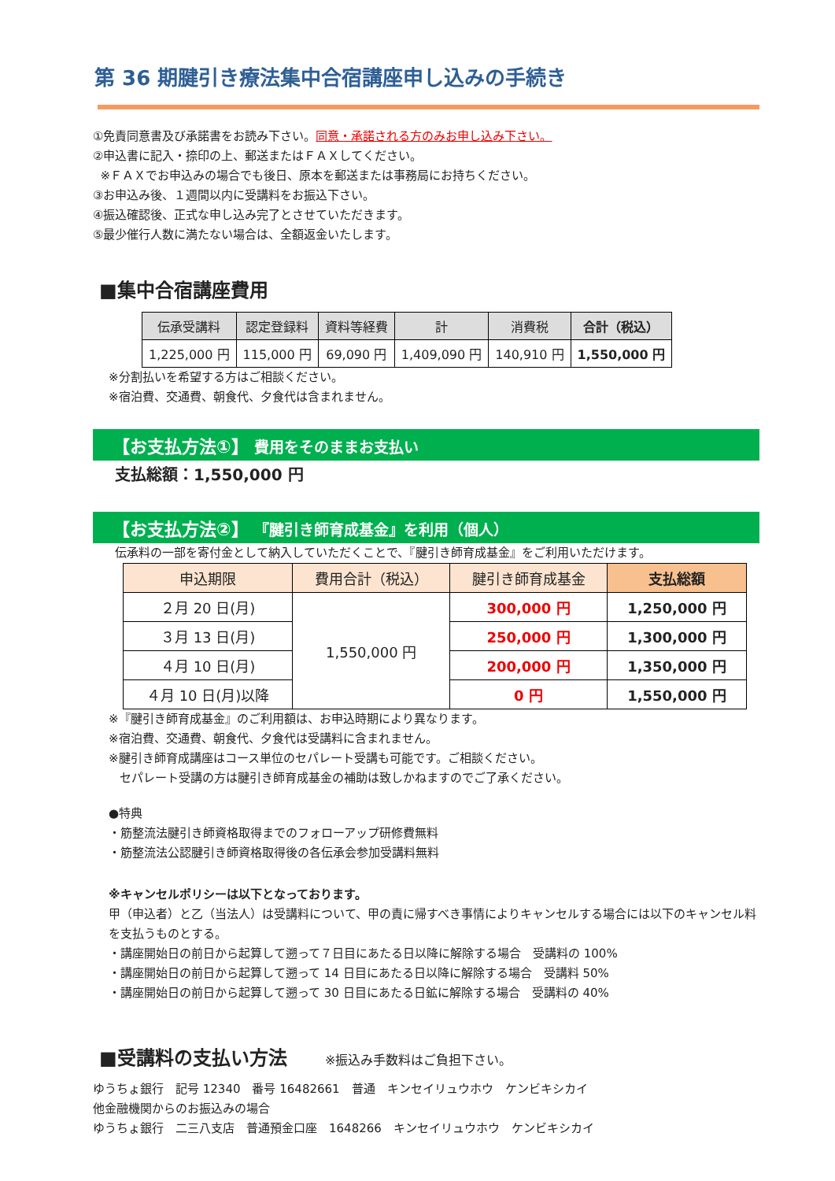第 36 期腱引き療法集中合宿講座申し込みの手続き
①免責同意書及び承諾書をお読み下さい。同意・承諾される方のみお申し込み下さい。
②申込書に記入・捺印の上、郵送またはＦＡＸしてください。
※ＦＡＸでお申込みの場合でも後日、原本を郵送または事務局にお持ちください。
③お申込み後、１週間以内に受講料をお振込下さい。
④振込確認後、正式な申し込み完了とさせていただきます。
⑤最少催行人数に満たない場合は、全額返金いたします。
■集中合宿講座費用
| 伝承受講料 | 認定登録料 | 資料等経費 | 計 | 消費税 | 合計（税込） |
| --- | --- | --- | --- | --- | --- |
| 1,225,000 円 | 115,000 円 | 69,090 円 | 1,409,090 円 | 140,910 円 | 1,550,000 円 |
※分割払いを希望する方はご相談ください。
※宿泊費、交通費、朝食代、夕食代は含まれません。
【お支払方法①】 費用をそのままお支払い
支払総額：1,550,000 円
【お支払方法②】 『腱引き師育成基金』を利用（個人）
伝承料の一部を寄付金として納入していただくことで、『腱引き師育成基金』をご利用いただけます。
| 申込期限 | 費用合計（税込） | 腱引き師育成基金 | 支払総額 |
| --- | --- | --- | --- |
| ２月 20 日(月) | 1,550,000 円 | 300,000 円 | 1,250,000 円 |
| ３月 13 日(月) | | 250,000 円 | 1,300,000 円 |
| ４月 10 日(月) | | 200,000 円 | 1,350,000 円 |
| ４月 10 日(月)以降 | | 0 円 | 1,550,000 円 |
※『腱引き師育成基金』のご利用額は、お申込時期により異なります。
※宿泊費、交通費、朝食代、夕食代は受講料に含まれません。
※腱引き師育成講座はコース単位のセパレート受講も可能です。ご相談ください。
セパレート受講の方は腱引き師育成基金の補助は致しかねますのでご了承ください。
●特典
・筋整流法腱引き師資格取得までのフォローアップ研修費無料
・筋整流法公認腱引き師資格取得後の各伝承会参加受講料無料
※キャンセルポリシーは以下となっております。
甲（申込者）と乙（当法人）は受講料について、甲の責に帰すべき事情によりキャンセルする場合には以下のキャンセル料を支払うものとする。
・講座開始日の前日から起算して遡って７日目にあたる日以降に解除する場合　受講料の 100%
・講座開始日の前日から起算して遡って 14 日目にあたる日以降に解除する場合　受講料 50%
・講座開始日の前日から起算して遡って 30 日目にあたる日鉱に解除する場合　受講料の 40%
■受講料の支払い方法 ※振込み手数料はご負担下さい。
ゆうちょ銀行　記号 12340　番号 16482661　普通　キンセイリュウホウ　ケンビキシカイ
他金融機関からのお振込みの場合
ゆうちょ銀行　二三八支店　普通預金口座　1648266　キンセイリュウホウ　ケンビキシカイ